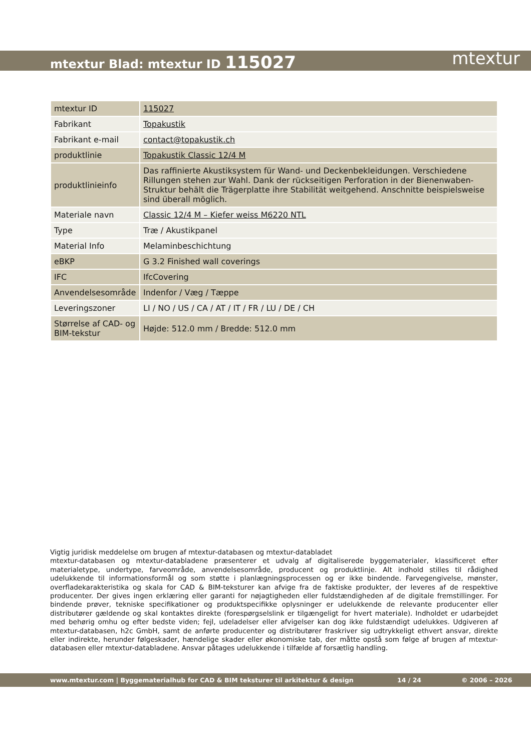mtextur Blad: mtextur ID 115027 mtextur
| mtextur ID | 115027 |
| Fabrikant | Topakustik |
| Fabrikant e-mail | contact@topakustik.ch |
| produktlinie | Topakustik Classic 12/4 M |
| produktlinieinfo | Das raffinierte Akustiksystem für Wand- und Deckenbekleidungen. Verschiedene Rillungen stehen zur Wahl. Dank der rückseitigen Perforation in der Bienenwaben-Struktur behält die Trägerplatte ihre Stabilität weitgehend. Anschnitte beispielsweise sind überall möglich. |
| Materiale navn | Classic 12/4 M – Kiefer weiss M6220 NTL |
| Type | Træ / Akustikpanel |
| Material Info | Melaminbeschichtung |
| eBKP | G 3.2 Finished wall coverings |
| IFC | IfcCovering |
| Anvendelsesområde | Indenfor / Væg / Tæppe |
| Leveringszoner | LI / NO / US / CA / AT / IT / FR / LU / DE / CH |
| Størrelse af CAD- og BIM-tekstur | Højde: 512.0 mm / Bredde: 512.0 mm |
Vigtig juridisk meddelelse om brugen af mtextur-databasen og mtextur-databladet
mtextur-databasen og mtextur-databladene præsenterer et udvalg af digitaliserede byggematerialer, klassificeret efter materialetype, undertype, farveområde, anvendelsesområde, producent og produktlinje. Alt indhold stilles til rådighed udelukkende til informationsformål og som støtte i planlægningsprocessen og er ikke bindende. Farvegengivelse, mønster, overfladekarakteristika og skala for CAD & BIM-teksturer kan afvige fra de faktiske produkter, der leveres af de respektive producenter. Der gives ingen erklæring eller garanti for nøjagtigheden eller fuldstændigheden af de digitale fremstillinger. For bindende prøver, tekniske specifikationer og produktspecifikke oplysninger er udelukkende de relevante producenter eller distributører gældende og skal kontaktes direkte (forespørgselslink er tilgængeligt for hvert materiale). Indholdet er udarbejdet med behørig omhu og efter bedste viden; fejl, udeladelser eller afvigelser kan dog ikke fuldstændigt udelukkes. Udgiveren af mtextur-databasen, h2c GmbH, samt de anførte producenter og distributører fraskriver sig udtrykkeligt ethvert ansvar, direkte eller indirekte, herunder følgeskader, hændelige skader eller økonomiske tab, der måtte opstå som følge af brugen af mtextur-databasen eller mtextur-databladene. Ansvar påtages udelukkende i tilfælde af forsætlig handling.
www.mtextur.com | Byggematerialhub for CAD & BIM teksturer til arkitektur & design 14 / 24 © 2006 – 2026